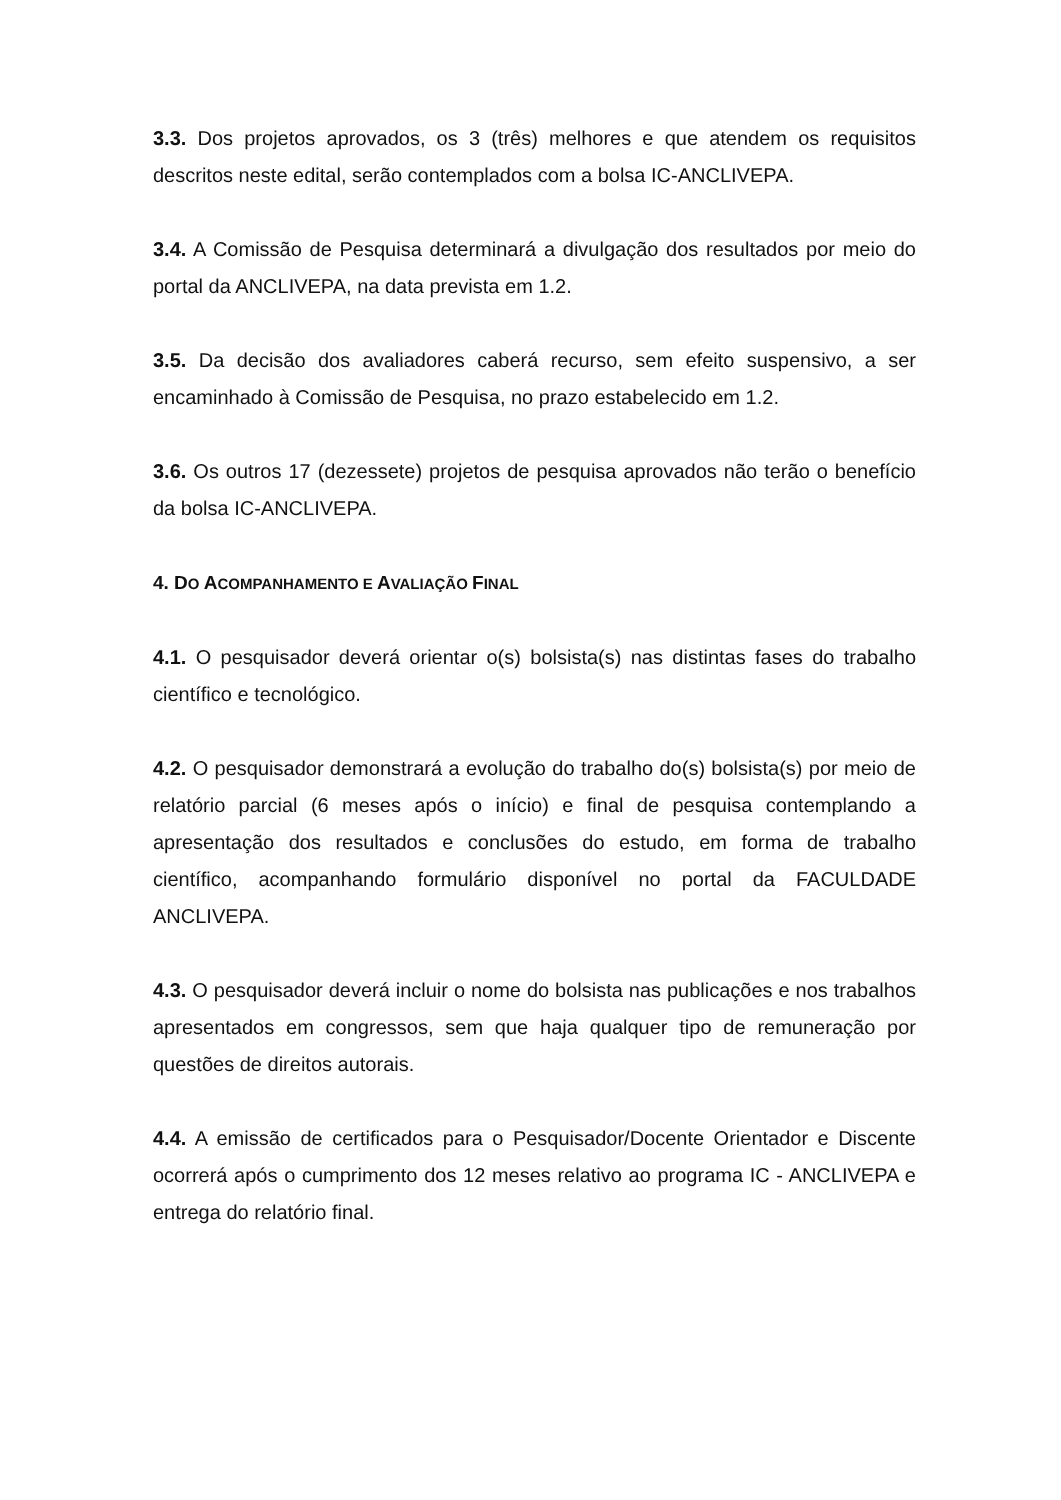3.3. Dos projetos aprovados, os 3 (três) melhores e que atendem os requisitos descritos neste edital, serão contemplados com a bolsa IC-ANCLIVEPA.
3.4. A Comissão de Pesquisa determinará a divulgação dos resultados por meio do portal da ANCLIVEPA, na data prevista em 1.2.
3.5. Da decisão dos avaliadores caberá recurso, sem efeito suspensivo, a ser encaminhado à Comissão de Pesquisa, no prazo estabelecido em 1.2.
3.6. Os outros 17 (dezessete) projetos de pesquisa aprovados não terão o benefício da bolsa IC-ANCLIVEPA.
4. DO ACOMPANHAMENTO E AVALIAÇÃO FINAL
4.1. O pesquisador deverá orientar o(s) bolsista(s) nas distintas fases do trabalho científico e tecnológico.
4.2. O pesquisador demonstrará a evolução do trabalho do(s) bolsista(s) por meio de relatório parcial (6 meses após o início) e final de pesquisa contemplando a apresentação dos resultados e conclusões do estudo, em forma de trabalho científico, acompanhando formulário disponível no portal da FACULDADE ANCLIVEPA.
4.3. O pesquisador deverá incluir o nome do bolsista nas publicações e nos trabalhos apresentados em congressos, sem que haja qualquer tipo de remuneração por questões de direitos autorais.
4.4. A emissão de certificados para o Pesquisador/Docente Orientador e Discente ocorrerá após o cumprimento dos 12 meses relativo ao programa IC - ANCLIVEPA e entrega do relatório final.